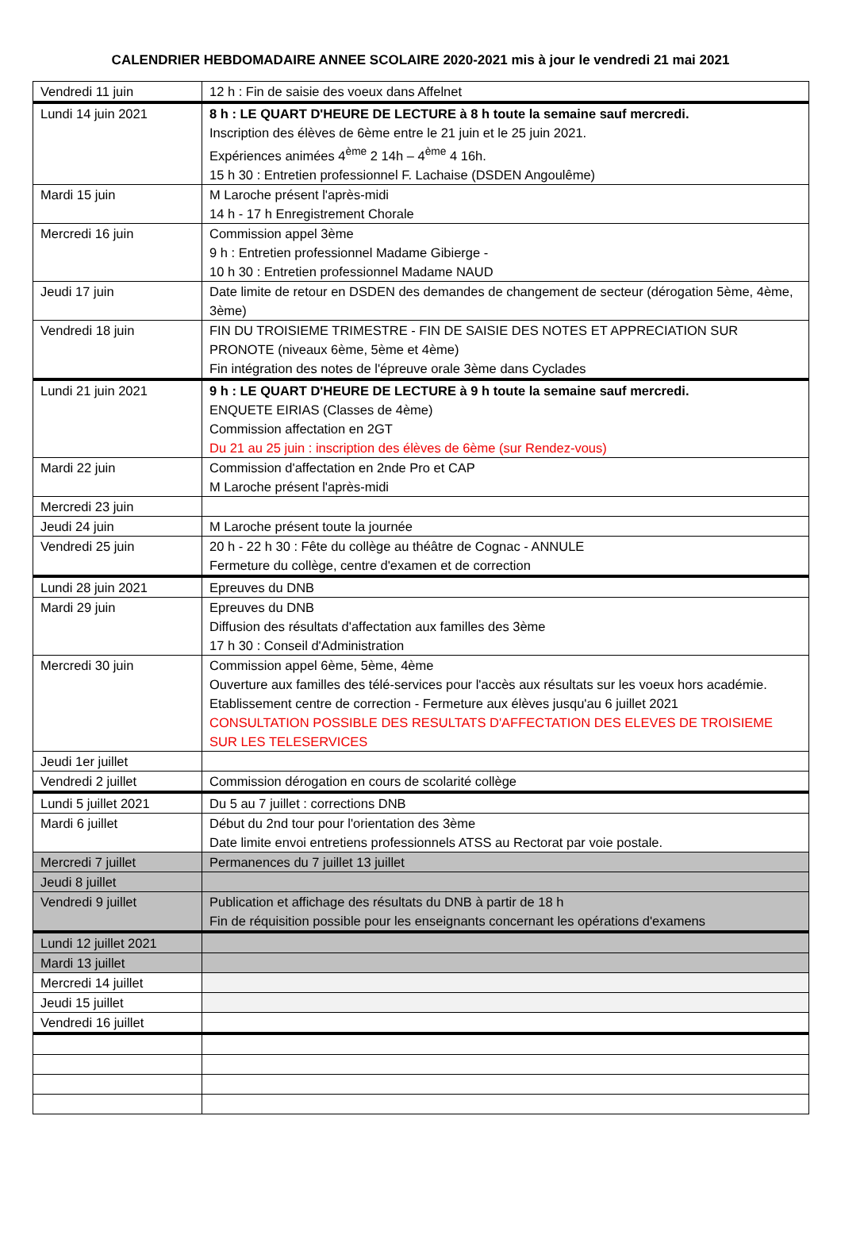CALENDRIER HEBDOMADAIRE ANNEE SCOLAIRE 2020-2021 mis à jour le vendredi 21 mai 2021
| Vendredi 11 juin | 12 h : Fin de saisie des voeux dans Affelnet |
| Lundi 14 juin 2021 | 8 h : LE QUART D'HEURE DE LECTURE à 8 h toute la semaine sauf mercredi. Inscription des élèves de 6ème entre le 21 juin et le 25 juin 2021. Expériences animées 4<sup>ème</sup> 2 14h – 4<sup>ème</sup> 4 16h. 15 h 30 : Entretien professionnel F. Lachaise (DSDEN Angoulême) |
| Mardi 15 juin | M Laroche présent l'après-midi 14 h - 17 h Enregistrement Chorale |
| Mercredi 16 juin | Commission appel 3ème 9 h : Entretien professionnel Madame Gibierge - 10 h 30 : Entretien professionnel Madame NAUD |
| Jeudi 17 juin | Date limite de retour en DSDEN des demandes de changement de secteur (dérogation 5ème, 4ème, 3ème) |
| Vendredi 18 juin | FIN DU TROISIEME TRIMESTRE - FIN DE SAISIE DES NOTES ET APPRECIATION SUR PRONOTE (niveaux 6ème, 5ème et 4ème) Fin intégration des notes de l'épreuve orale 3ème dans Cyclades |
| Lundi 21 juin 2021 | 9 h : LE QUART D'HEURE DE LECTURE à 9 h toute la semaine sauf mercredi. ENQUETE EIRIAS (Classes de 4ème) Commission affectation en 2GT Du 21 au 25 juin : inscription des élèves de 6ème (sur Rendez-vous) |
| Mardi 22 juin | Commission d'affectation en 2nde Pro et CAP M Laroche présent l'après-midi |
| Mercredi 23 juin | |
| Jeudi 24 juin | M Laroche présent toute la journée |
| Vendredi 25 juin | 20 h - 22 h 30 : Fête du collège au théâtre de Cognac - ANNULE Fermeture du collège, centre d'examen et de correction |
| Lundi 28 juin 2021 | Epreuves du DNB |
| Mardi 29 juin | Epreuves du DNB Diffusion des résultats d'affectation aux familles des 3ème 17 h 30 : Conseil d'Administration |
| Mercredi 30 juin | Commission appel 6ème, 5ème, 4ème Ouverture aux familles des télé-services pour l'accès aux résultats sur les voeux hors académie. Etablissement centre de correction - Fermeture aux élèves jusqu'au 6 juillet 2021 CONSULTATION POSSIBLE DES RESULTATS D'AFFECTATION DES ELEVES DE TROISIEME SUR LES TELESERVICES |
| Jeudi 1er juillet | |
| Vendredi 2 juillet | Commission dérogation en cours de scolarité collège |
| Lundi 5 juillet 2021 | Du 5 au 7 juillet : corrections DNB |
| Mardi 6 juillet | Début du 2nd tour pour l'orientation des 3ème Date limite envoi entretiens professionnels ATSS au Rectorat par voie postale. |
| Mercredi 7 juillet | Permanences du 7 juillet 13 juillet |
| Jeudi 8 juillet | |
| Vendredi 9 juillet | Publication et affichage des résultats du DNB à partir de 18 h Fin de réquisition possible pour les enseignants concernant les opérations d'examens |
| Lundi 12 juillet 2021 | |
| Mardi 13 juillet | |
| Mercredi 14 juillet | |
| Jeudi 15 juillet | |
| Vendredi 16 juillet | |